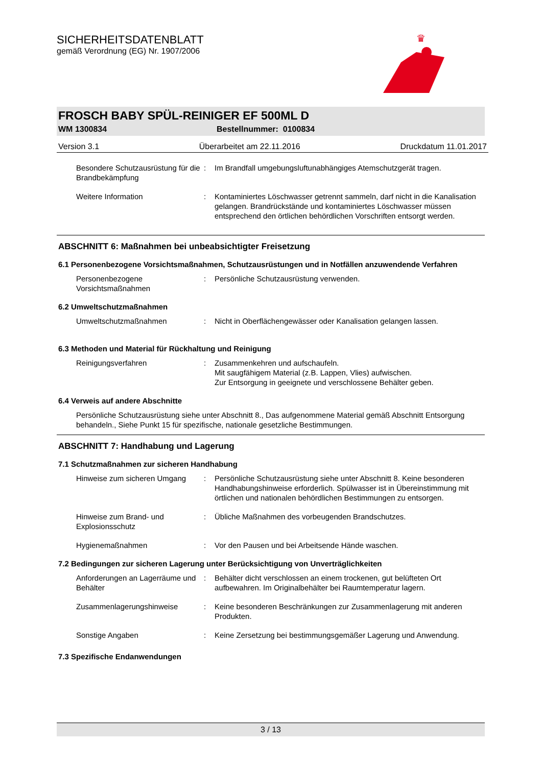SICHERHEITSDATENBLATT
gemäß Verordnung (EG) Nr. 1907/2006
♛
FROSCH BABY SPÜL-REINIGER EF 500ML D
WM 1300834 Bestellnummer: 0100834
Version 3.1 Überarbeitet am 22.11.2016 Druckdatum 11.01.2017
Besondere Schutzausrüstung für die Brandbekämpfung
: Im Brandfall umgebungsluftunabhängiges Atemschutzgerät tragen.
Weitere Information : Kontaminiertes Löschwasser getrennt sammeln, darf nicht in die Kanalisation gelangen. Brandrückstände und kontaminiertes Löschwasser müssen entsprechend den örtlichen behördlichen Vorschriften entsorgt werden.
ABSCHNITT 6: Maßnahmen bei unbeabsichtigter Freisetzung
6.1 Personenbezogene Vorsichtsmaßnahmen, Schutzausrüstungen und in Notfällen anzuwendende Verfahren
Personenbezogene Vorsichtsmaßnahmen
: Persönliche Schutzausrüstung verwenden.
6.2 Umweltschutzmaßnahmen
Umweltschutzmaßnahmen : Nicht in Oberflächengewässer oder Kanalisation gelangen lassen.
6.3 Methoden und Material für Rückhaltung und Reinigung
Reinigungsverfahren : Zusammenkehren und aufschaufeln.
Mit saugfähigem Material (z.B. Lappen, Vlies) aufwischen.
Zur Entsorgung in geeignete und verschlossene Behälter geben.
6.4 Verweis auf andere Abschnitte
Persönliche Schutzausrüstung siehe unter Abschnitt 8., Das aufgenommene Material gemäß Abschnitt Entsorgung behandeln., Siehe Punkt 15 für spezifische, nationale gesetzliche Bestimmungen.
ABSCHNITT 7: Handhabung und Lagerung
7.1 Schutzmaßnahmen zur sicheren Handhabung
Hinweise zum sicheren Umgang
: Persönliche Schutzausrüstung siehe unter Abschnitt 8. Keine besonderen Handhabungshinweise erforderlich. Spülwasser ist in Übereinstimmung mit örtlichen und nationalen behördlichen Bestimmungen zu entsorgen.
Hinweise zum Brand- und Explosionsschutz
: Übliche Maßnahmen des vorbeugenden Brandschutzes.
Hygienemaßnahmen : Vor den Pausen und bei Arbeitsende Hände waschen.
7.2 Bedingungen zur sicheren Lagerung unter Berücksichtigung von Unverträglichkeiten
Anforderungen an Lagerräume und Behälter
: Behälter dicht verschlossen an einem trockenen, gut belüfteten Ort aufbewahren. Im Originalbehälter bei Raumtemperatur lagern.
Zusammenlagerungshinweise : Keine besonderen Beschränkungen zur Zusammenlagerung mit anderen Produkten.
Sonstige Angaben : Keine Zersetzung bei bestimmungsgemäßer Lagerung und Anwendung.
7.3 Spezifische Endanwendungen
3 / 13